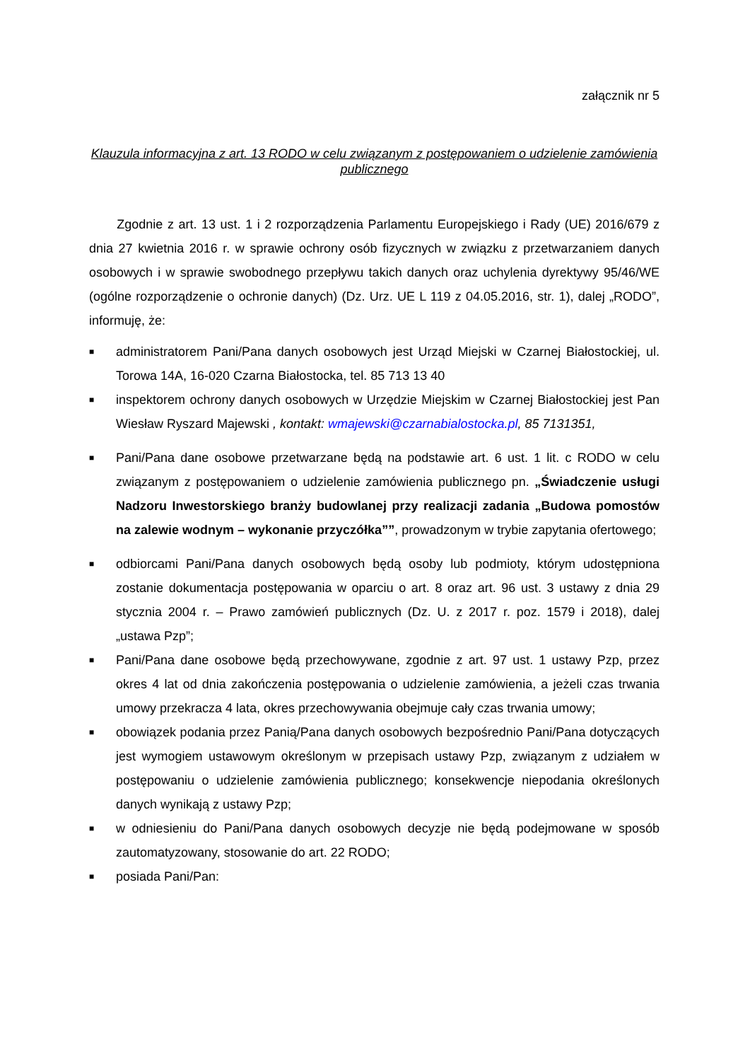załącznik nr 5
Klauzula informacyjna z art. 13 RODO w celu związanym z postępowaniem o udzielenie zamówienia publicznego
Zgodnie z art. 13 ust. 1 i 2 rozporządzenia Parlamentu Europejskiego i Rady (UE) 2016/679 z dnia 27 kwietnia 2016 r. w sprawie ochrony osób fizycznych w związku z przetwarzaniem danych osobowych i w sprawie swobodnego przepływu takich danych oraz uchylenia dyrektywy 95/46/WE (ogólne rozporządzenie o ochronie danych) (Dz. Urz. UE L 119 z 04.05.2016, str. 1), dalej „RODO”, informuję, że:
■ administratorem Pani/Pana danych osobowych jest Urząd Miejski w Czarnej Białostockiej, ul. Torowa 14A, 16-020 Czarna Białostocka, tel. 85 713 13 40
■ inspektorem ochrony danych osobowych w Urzędzie Miejskim w Czarnej Białostockiej jest Pan Wiesław Ryszard Majewski , kontakt: wmajewski@czarnabialostocka.pl, 85 7131351,
■ Pani/Pana dane osobowe przetwarzane będą na podstawie art. 6 ust. 1 lit. c RODO w celu związanym z postępowaniem o udzielenie zamówienia publicznego pn. „Świadczenie usługi Nadzoru Inwestorskiego branży budowlanej przy realizacji zadania „Budowa pomostów na zalewie wodnym – wykonanie przyczółka””, prowadzonym w trybie zapytania ofertowego;
■ odbiorcami Pani/Pana danych osobowych będą osoby lub podmioty, którym udostępniona zostanie dokumentacja postępowania w oparciu o art. 8 oraz art. 96 ust. 3 ustawy z dnia 29 stycznia 2004 r. – Prawo zamówień publicznych (Dz. U. z 2017 r. poz. 1579 i 2018), dalej „ustawa Pzp”;
■ Pani/Pana dane osobowe będą przechowywane, zgodnie z art. 97 ust. 1 ustawy Pzp, przez okres 4 lat od dnia zakończenia postępowania o udzielenie zamówienia, a jeżeli czas trwania umowy przekracza 4 lata, okres przechowywania obejmuje cały czas trwania umowy;
■ obowiązek podania przez Panią/Pana danych osobowych bezpośrednio Pani/Pana dotyczących jest wymogiem ustawowym określonym w przepisach ustawy Pzp, związanym z udziałem w postępowaniu o udzielenie zamówienia publicznego; konsekwencje niepodania określonych danych wynikają z ustawy Pzp;
■ w odniesieniu do Pani/Pana danych osobowych decyzje nie będą podejmowane w sposób zautomatyzowany, stosowanie do art. 22 RODO;
■ posiada Pani/Pan: